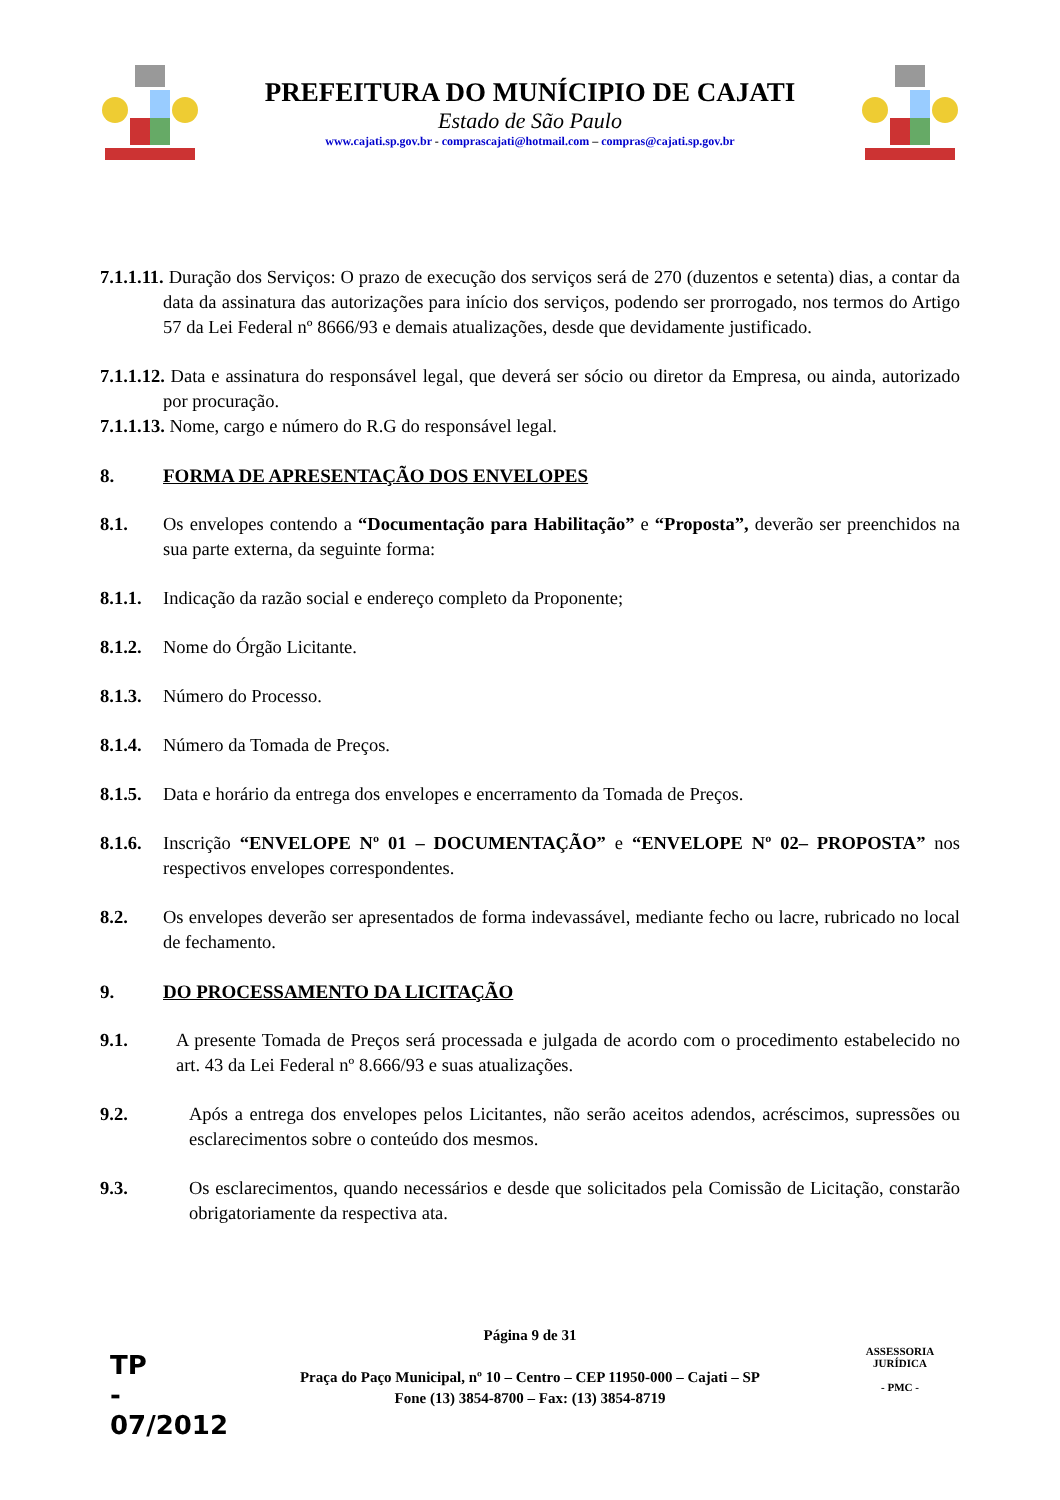PREFEITURA DO MUNÍCIPIO DE CAJATI
Estado de São Paulo
www.cajati.sp.gov.br - comprascajati@hotmail.com – compras@cajati.sp.gov.br
7.1.1.11. Duração dos Serviços: O prazo de execução dos serviços será de 270 (duzentos e setenta) dias, a contar da data da assinatura das autorizações para início dos serviços, podendo ser prorrogado, nos termos do Artigo 57 da Lei Federal nº 8666/93 e demais atualizações, desde que devidamente justificado.
7.1.1.12. Data e assinatura do responsável legal, que deverá ser sócio ou diretor da Empresa, ou ainda, autorizado por procuração.
7.1.1.13. Nome, cargo e número do R.G do responsável legal.
8. FORMA DE APRESENTAÇÃO DOS ENVELOPES
8.1. Os envelopes contendo a “Documentação para Habilitação” e “Proposta”, deverão ser preenchidos na sua parte externa, da seguinte forma:
8.1.1.
Indicação da razão social e endereço completo da Proponente;
8.1.2.
Nome do Órgão Licitante.
8.1.3.
Número do Processo.
8.1.4.
Número da Tomada de Preços.
8.1.5.
Data e horário da entrega dos envelopes e encerramento da Tomada de Preços.
8.1.6.
Inscrição “ENVELOPE Nº 01 – DOCUMENTAÇÃO” e “ENVELOPE Nº 02– PROPOSTA” nos respectivos envelopes correspondentes.
8.2. Os envelopes deverão ser apresentados de forma indevassável, mediante fecho ou lacre, rubricado no local de fechamento.
9. DO PROCESSAMENTO DA LICITAÇÃO
9.1. A presente Tomada de Preços será processada e julgada de acordo com o procedimento estabelecido no art. 43 da Lei Federal nº 8.666/93 e suas atualizações.
9.2. Após a entrega dos envelopes pelos Licitantes, não serão aceitos adendos, acréscimos, supressões ou esclarecimentos sobre o conteúdo dos mesmos.
9.3. Os esclarecimentos, quando necessários e desde que solicitados pela Comissão de Licitação, constarão obrigatoriamente da respectiva ata.
Página 9 de 31
Praça do Paço Municipal, nº 10 – Centro – CEP 11950-000 – Cajati – SP
Fone (13) 3854-8700 – Fax: (13) 3854-8719
TP
-
07/2012
ASSESSORIA JURÍDICA
- PMC -